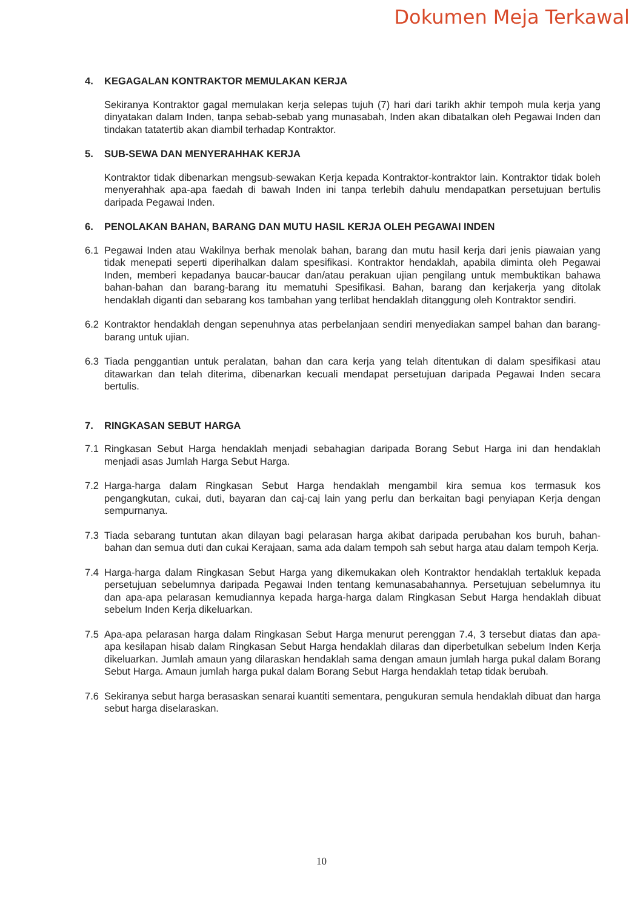Dokumen Meja Terkawal
4. KEGAGALAN KONTRAKTOR MEMULAKAN KERJA
Sekiranya Kontraktor gagal memulakan kerja selepas tujuh (7) hari dari tarikh akhir tempoh mula kerja yang dinyatakan dalam Inden, tanpa sebab-sebab yang munasabah, Inden akan dibatalkan oleh Pegawai Inden dan tindakan tatatertib akan diambil terhadap Kontraktor.
5. SUB-SEWA DAN MENYERAHHAK KERJA
Kontraktor tidak dibenarkan mengsub-sewakan Kerja kepada Kontraktor-kontraktor lain. Kontraktor tidak boleh menyerahhak apa-apa faedah di bawah Inden ini tanpa terlebih dahulu mendapatkan persetujuan bertulis daripada Pegawai Inden.
6. PENOLAKAN BAHAN, BARANG DAN MUTU HASIL KERJA OLEH PEGAWAI INDEN
6.1 Pegawai Inden atau Wakilnya berhak menolak bahan, barang dan mutu hasil kerja dari jenis piawaian yang tidak menepati seperti diperihalkan dalam spesifikasi. Kontraktor hendaklah, apabila diminta oleh Pegawai Inden, memberi kepadanya baucar-baucar dan/atau perakuan ujian pengilang untuk membuktikan bahawa bahan-bahan dan barang-barang itu mematuhi Spesifikasi. Bahan, barang dan kerjakerja yang ditolak hendaklah diganti dan sebarang kos tambahan yang terlibat hendaklah ditanggung oleh Kontraktor sendiri.
6.2 Kontraktor hendaklah dengan sepenuhnya atas perbelanjaan sendiri menyediakan sampel bahan dan barang-barang untuk ujian.
6.3 Tiada penggantian untuk peralatan, bahan dan cara kerja yang telah ditentukan di dalam spesifikasi atau ditawarkan dan telah diterima, dibenarkan kecuali mendapat persetujuan daripada Pegawai Inden secara bertulis.
7. RINGKASAN SEBUT HARGA
7.1 Ringkasan Sebut Harga hendaklah menjadi sebahagian daripada Borang Sebut Harga ini dan hendaklah menjadi asas Jumlah Harga Sebut Harga.
7.2 Harga-harga dalam Ringkasan Sebut Harga hendaklah mengambil kira semua kos termasuk kos pengangkutan, cukai, duti, bayaran dan caj-caj lain yang perlu dan berkaitan bagi penyiapan Kerja dengan sempurnanya.
7.3 Tiada sebarang tuntutan akan dilayan bagi pelarasan harga akibat daripada perubahan kos buruh, bahan-bahan dan semua duti dan cukai Kerajaan, sama ada dalam tempoh sah sebut harga atau dalam tempoh Kerja.
7.4 Harga-harga dalam Ringkasan Sebut Harga yang dikemukakan oleh Kontraktor hendaklah tertakluk kepada persetujuan sebelumnya daripada Pegawai Inden tentang kemunasabahannya. Persetujuan sebelumnya itu dan apa-apa pelarasan kemudiannya kepada harga-harga dalam Ringkasan Sebut Harga hendaklah dibuat sebelum Inden Kerja dikeluarkan.
7.5 Apa-apa pelarasan harga dalam Ringkasan Sebut Harga menurut perenggan 7.4, 3 tersebut diatas dan apa-apa kesilapan hisab dalam Ringkasan Sebut Harga hendaklah dilaras dan diperbetulkan sebelum Inden Kerja dikeluarkan. Jumlah amaun yang dilaraskan hendaklah sama dengan amaun jumlah harga pukal dalam Borang Sebut Harga. Amaun jumlah harga pukal dalam Borang Sebut Harga hendaklah tetap tidak berubah.
7.6 Sekiranya sebut harga berasaskan senarai kuantiti sementara, pengukuran semula hendaklah dibuat dan harga sebut harga diselaraskan.
10